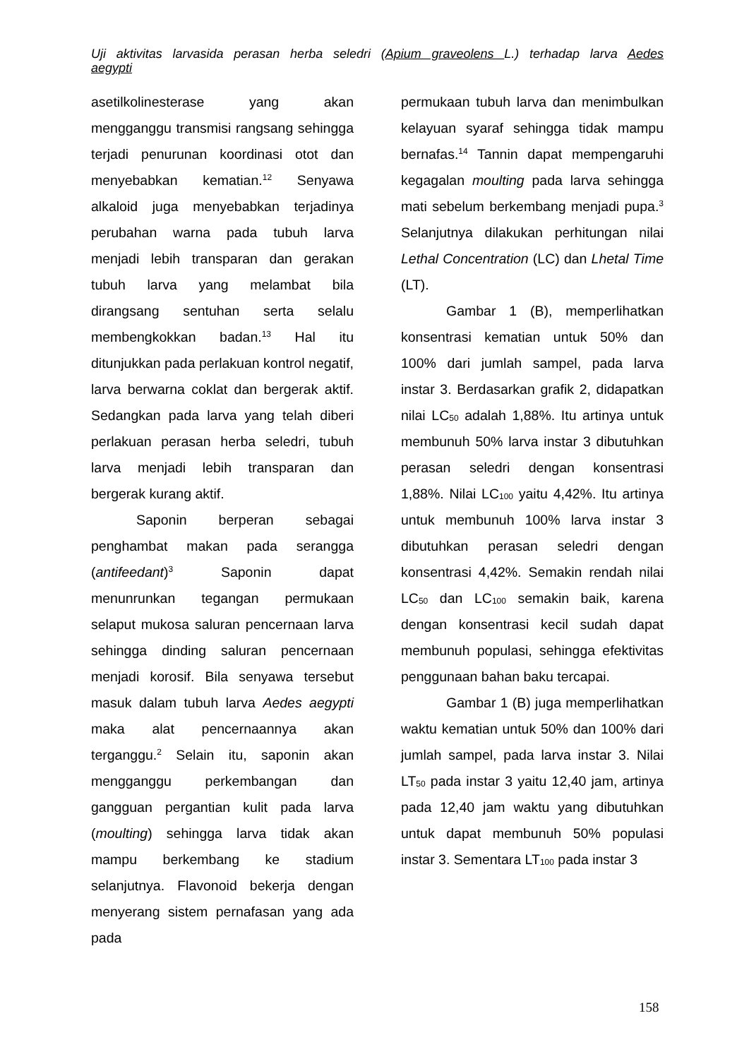Uji aktivitas larvasida perasan herba seledri (Apium graveolens L.) terhadap larva Aedes
aegypti
asetilkolinesterase yang akan mengganggu transmisi rangsang sehingga terjadi penurunan koordinasi otot dan menyebabkan kematian.<sup>12</sup> Senyawa alkaloid juga menyebabkan terjadinya perubahan warna pada tubuh larva menjadi lebih transparan dan gerakan tubuh larva yang melambat bila dirangsang sentuhan serta selalu membengkokkan badan.<sup>13</sup> Hal itu ditunjukkan pada perlakuan kontrol negatif, larva berwarna coklat dan bergerak aktif. Sedangkan pada larva yang telah diberi perlakuan perasan herba seledri, tubuh larva menjadi lebih transparan dan bergerak kurang aktif.
Saponin berperan sebagai penghambat makan pada serangga (antifeedant)<sup>3</sup> Saponin dapat menunrunkan tegangan permukaan selaput mukosa saluran pencernaan larva sehingga dinding saluran pencernaan menjadi korosif. Bila senyawa tersebut masuk dalam tubuh larva Aedes aegypti maka alat pencernaannya akan terganggu.<sup>2</sup> Selain itu, saponin akan mengganggu perkembangan dan gangguan pergantian kulit pada larva (moulting) sehingga larva tidak akan mampu berkembang ke stadium selanjutnya. Flavonoid bekerja dengan menyerang sistem pernafasan yang ada pada
permukaan tubuh larva dan menimbulkan kelayuan syaraf sehingga tidak mampu bernafas.<sup>14</sup> Tannin dapat mempengaruhi kegagalan moulting pada larva sehingga mati sebelum berkembang menjadi pupa.<sup>3</sup> Selanjutnya dilakukan perhitungan nilai Lethal Concentration (LC) dan Lhetal Time (LT).
Gambar 1 (B), memperlihatkan konsentrasi kematian untuk 50% dan 100% dari jumlah sampel, pada larva instar 3. Berdasarkan grafik 2, didapatkan nilai LC<sub>50</sub> adalah 1,88%. Itu artinya untuk membunuh 50% larva instar 3 dibutuhkan perasan seledri dengan konsentrasi 1,88%. Nilai LC<sub>100</sub> yaitu 4,42%. Itu artinya untuk membunuh 100% larva instar 3 dibutuhkan perasan seledri dengan konsentrasi 4,42%. Semakin rendah nilai LC<sub>50</sub> dan LC<sub>100</sub> semakin baik, karena dengan konsentrasi kecil sudah dapat membunuh populasi, sehingga efektivitas penggunaan bahan baku tercapai.
Gambar 1 (B) juga memperlihatkan waktu kematian untuk 50% dan 100% dari jumlah sampel, pada larva instar 3. Nilai LT<sub>50</sub> pada instar 3 yaitu 12,40 jam, artinya pada 12,40 jam waktu yang dibutuhkan untuk dapat membunuh 50% populasi instar 3. Sementara LT<sub>100</sub> pada instar 3
158